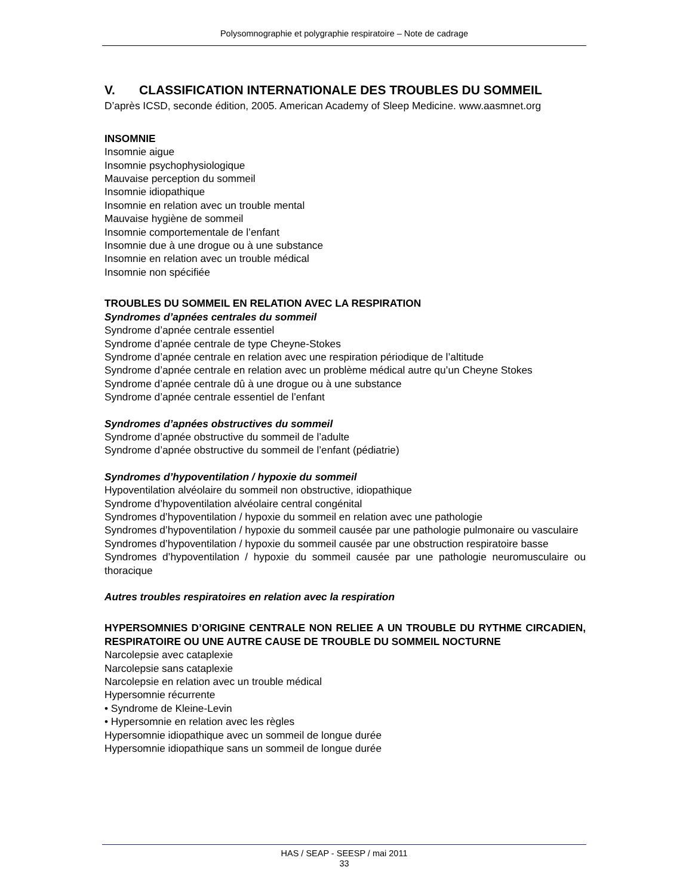Polysomnographie et polygraphie respiratoire – Note de cadrage
V. CLASSIFICATION INTERNATIONALE DES TROUBLES DU SOMMEIL
D’après ICSD, seconde édition, 2005. American Academy of Sleep Medicine. www.aasmnet.org
INSOMNIE
Insomnie aigue
Insomnie psychophysiologique
Mauvaise perception du sommeil
Insomnie idiopathique
Insomnie en relation avec un trouble mental
Mauvaise hygiène de sommeil
Insomnie comportementale de l’enfant
Insomnie due à une drogue ou à une substance
Insomnie en relation avec un trouble médical
Insomnie non spécifiée
TROUBLES DU SOMMEIL EN RELATION AVEC LA RESPIRATION
Syndromes d’apnées centrales du sommeil
Syndrome d’apnée centrale essentiel
Syndrome d’apnée centrale de type Cheyne-Stokes
Syndrome d’apnée centrale en relation avec une respiration périodique de l’altitude
Syndrome d’apnée centrale en relation avec un problème médical autre qu’un Cheyne Stokes
Syndrome d’apnée centrale dû à une drogue ou à une substance
Syndrome d’apnée centrale essentiel de l’enfant
Syndromes d’apnées obstructives du sommeil
Syndrome d’apnée obstructive du sommeil de l’adulte
Syndrome d’apnée obstructive du sommeil de l’enfant (pédiatrie)
Syndromes d’hypoventilation / hypoxie du sommeil
Hypoventilation alvéolaire du sommeil non obstructive, idiopathique
Syndrome d’hypoventilation alvéolaire central congénital
Syndromes d’hypoventilation / hypoxie du sommeil en relation avec une pathologie
Syndromes d’hypoventilation / hypoxie du sommeil causée par une pathologie pulmonaire ou vasculaire
Syndromes d’hypoventilation / hypoxie du sommeil causée par une obstruction respiratoire basse
Syndromes d’hypoventilation / hypoxie du sommeil causée par une pathologie neuromusculaire ou thoracique
Autres troubles respiratoires en relation avec la respiration
HYPERSOMNIES D’ORIGINE CENTRALE NON RELIEE A UN TROUBLE DU RYTHME CIRCADIEN, RESPIRATOIRE OU UNE AUTRE CAUSE DE TROUBLE DU SOMMEIL NOCTURNE
Narcolepsie avec cataplexie
Narcolepsie sans cataplexie
Narcolepsie en relation avec un trouble médical
Hypersomnie récurrente
• Syndrome de Kleine-Levin
• Hypersomnie en relation avec les règles
Hypersomnie idiopathique avec un sommeil de longue durée
Hypersomnie idiopathique sans un sommeil de longue durée
HAS / SEAP - SEESP / mai 2011
33